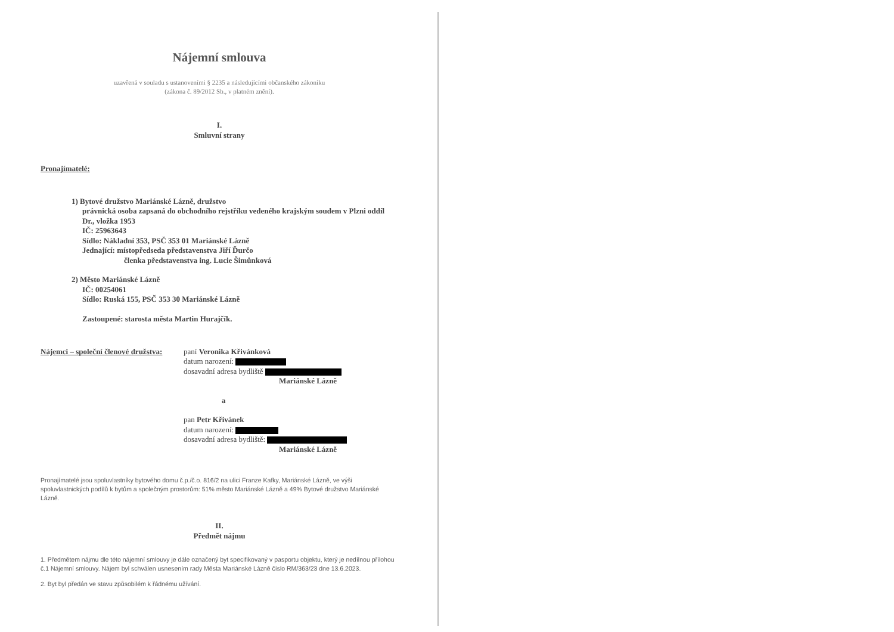Nájemní smlouva
uzavřená v souladu s ustanoveními § 2235 a následujícími občanského zákoníku
(zákona č. 89/2012 Sb., v platném znění).
I.
Smluvní strany
Pronajímatelé:
1) Bytové družstvo Mariánské Lázně, družstvo
právnická osoba zapsaná do obchodního rejstříku vedeného krajským soudem v Plzni oddíl Dr., vložka 1953
IČ: 25963643
Sídlo: Nákladní 353, PSČ 353 01 Mariánské Lázně
Jednající: místopředseda představenstva Jiří Ďurčo
členka představenstva ing. Lucie Šimůnková
2) Město Mariánské Lázně
IČ: 00254061
Sídlo: Ruská 155, PSČ 353 30 Mariánské Lázně
Zastoupené: starosta města Martin Hurajčík.
Nájemci – společní členové družstva:
paní Veronika Křivánková
datum narození:
dosavadní adresa bydliště
Mariánské Lázně
a
pan Petr Křivánek
datum narození:
dosavadní adresa bydliště:
Mariánské Lázně
Pronajímatelé jsou spoluvlastníky bytového domu č.p./č.o. 816/2 na ulici Franze Kafky, Mariánské Lázně, ve výši spoluvlastnických podílů k bytům a společným prostorům: 51% město Mariánské Lázně a 49% Bytové družstvo Mariánské Lázně.
II.
Předmět nájmu
1. Předmětem nájmu dle této nájemní smlouvy je dále označený byt specifikovaný v pasportu objektu, který je nedílnou přílohou č.1 Nájemní smlouvy. Nájem byl schválen usnesením rady Města Mariánské Lázně číslo RM/363/23 dne 13.6.2023.
2. Byt byl předán ve stavu způsobilém k řádnému užívání.